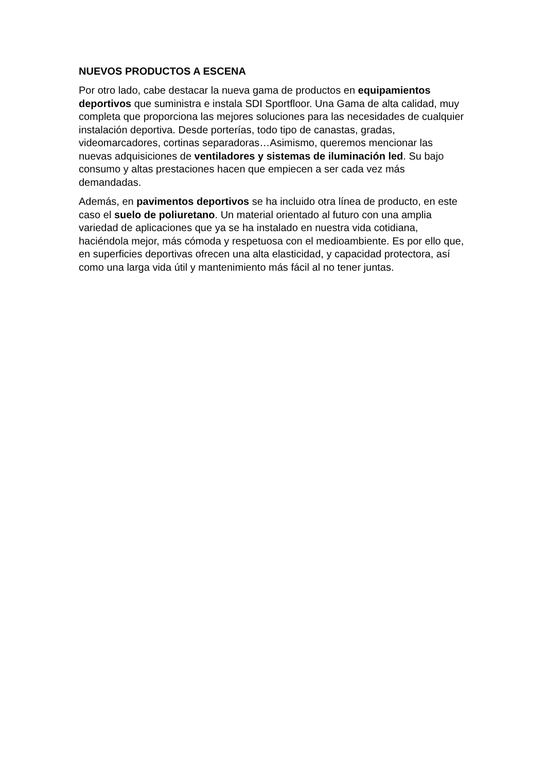NUEVOS PRODUCTOS A ESCENA
Por otro lado, cabe destacar la nueva gama de productos en equipamientos deportivos que suministra e instala SDI Sportfloor. Una Gama de alta calidad, muy completa que proporciona las mejores soluciones para las necesidades de cualquier instalación deportiva. Desde porterías, todo tipo de canastas, gradas, videomarcadores, cortinas separadoras…Asimismo, queremos mencionar las nuevas adquisiciones de ventiladores y sistemas de iluminación led. Su bajo consumo y altas prestaciones hacen que empiecen a ser cada vez más demandadas.
Además, en pavimentos deportivos se ha incluido otra línea de producto, en este caso el suelo de poliuretano. Un material orientado al futuro con una amplia variedad de aplicaciones que ya se ha instalado en nuestra vida cotidiana, haciéndola mejor, más cómoda y respetuosa con el medioambiente. Es por ello que, en superficies deportivas ofrecen una alta elasticidad, y capacidad protectora, así como una larga vida útil y mantenimiento más fácil al no tener juntas.